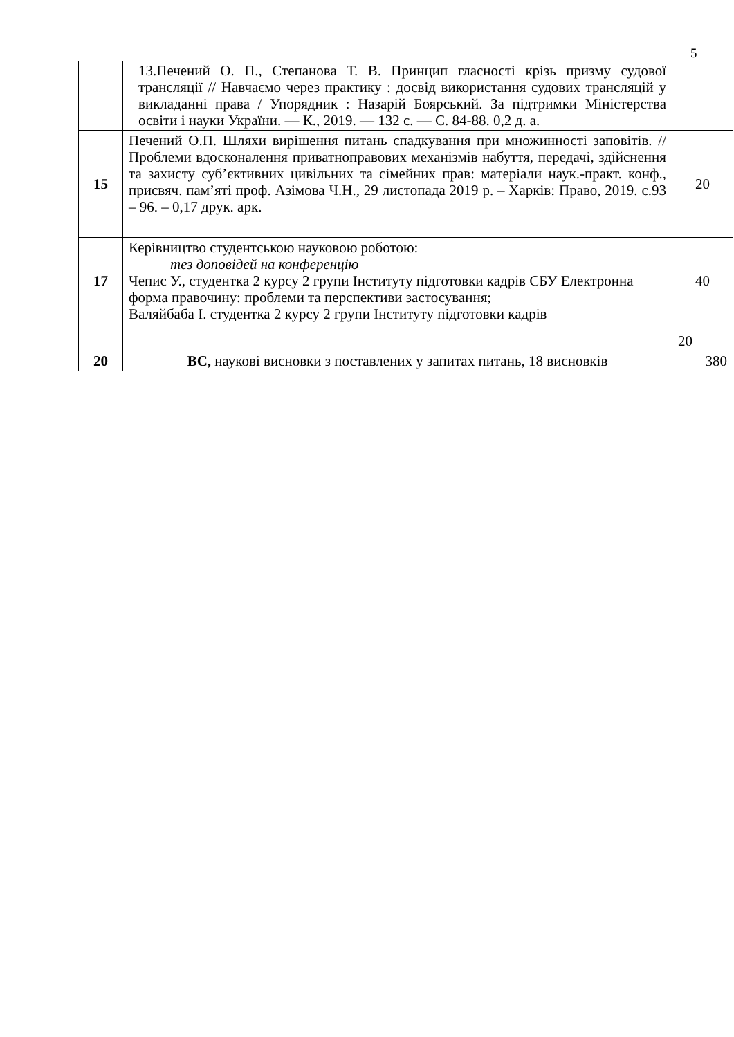5
| | 13.Печений О. П., Степанова Т. В. Принцип гласності крізь призму судової трансляції // Навчаємо через практику : досвід використання судових трансляцій у викладанні права / Упорядник : Назарій Боярський. За підтримки Міністерства освіти і науки України. — К., 2019. — 132 с. — С. 84-88. 0,2 д. а. | |
| 15 | Печений О.П. Шляхи вирішення питань спадкування при множинності заповітів. //Проблеми вдосконалення приватноправових механізмів набуття, передачі, здійснення та захисту суб’єктивних цивільних та сімейних прав: матеріали наук.-практ. конф., присвяч. пам’яті проф. Азімова Ч.Н., 29 листопада 2019 р. – Харків: Право, 2019. с.93 – 96. – 0,17 друк. арк. | 20 |
| 17 | Керівництво студентською науковою роботою: тез доповідей на конференцію Чепис У., студентка 2 курсу 2 групи Інституту підготовки кадрів СБУ Електронна форма правочину: проблеми та перспективи застосування; Валяйбаба І. студентка 2 курсу 2 групи Інституту підготовки кадрів | 40 |
| | | 20 |
| 20 | ВС, наукові висновки з поставлених у запитах питань, 18 висновків | 380 |